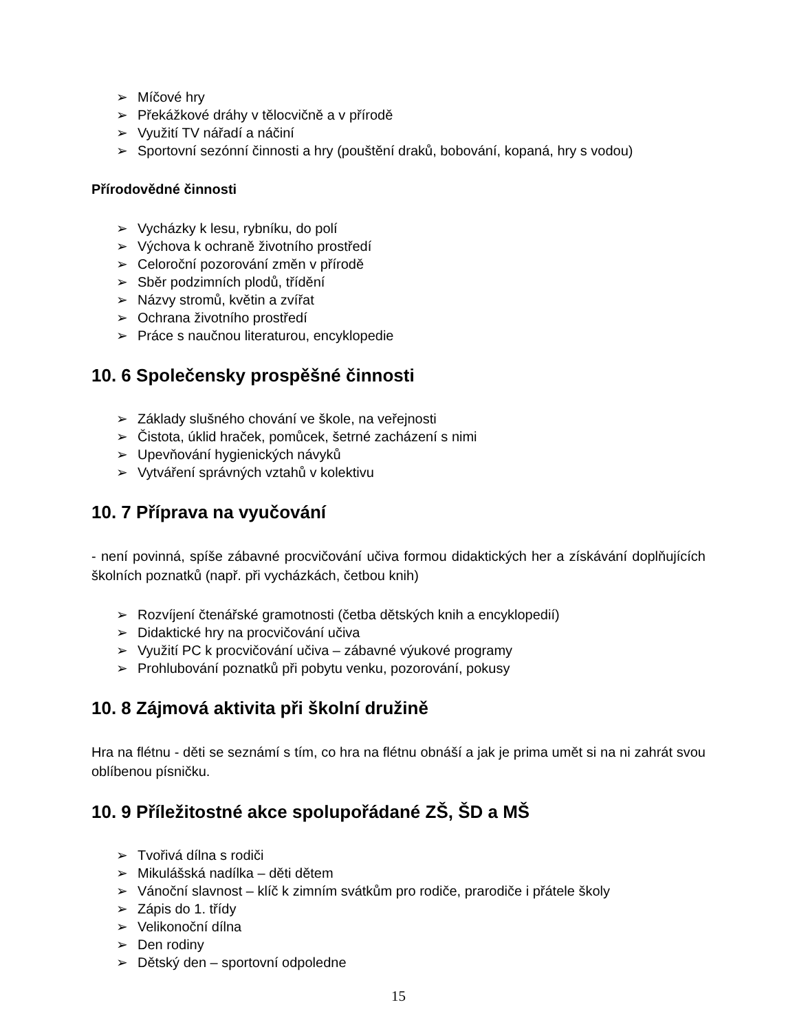➢ Míčové hry
➢ Překážkové dráhy v tělocvičně a v přírodě
➢ Využití TV nářadí a náčiní
➢ Sportovní sezónní činnosti a hry (pouštění draků, bobování, kopaná, hry s vodou)
Přírodovědné činnosti
➢ Vycházky k lesu, rybníku, do polí
➢ Výchova k ochraně životního prostředí
➢ Celoroční pozorování změn v přírodě
➢ Sběr podzimních plodů, třídění
➢ Názvy stromů, květin a zvířat
➢ Ochrana životního prostředí
➢ Práce s naučnou literaturou, encyklopedie
10. 6 Společensky prospěšné činnosti
➢ Základy slušného chování ve škole, na veřejnosti
➢ Čistota, úklid hraček, pomůcek, šetrné zacházení s nimi
➢ Upevňování hygienických návyků
➢ Vytváření správných vztahů v kolektivu
10. 7 Příprava na vyučování
- není povinná, spíše zábavné procvičování učiva formou didaktických her a získávání doplňujících školních poznatků (např. při vycházkách, četbou knih)
➢ Rozvíjení čtenářské gramotnosti (četba dětských knih a encyklopedií)
➢ Didaktické hry na procvičování učiva
➢ Využití PC k procvičování učiva – zábavné výukové programy
➢ Prohlubování poznatků při pobytu venku, pozorování, pokusy
10. 8 Zájmová aktivita při školní družině
Hra na flétnu - děti se seznámí s tím, co hra na flétnu obnáší a jak je prima umět si na ni zahrát svou oblíbenou písničku.
10. 9 Příležitostné akce spolupořádané ZŠ, ŠD a MŠ
➢ Tvořivá dílna s rodiči
➢ Mikulášská nadílka – děti dětem
➢ Vánoční slavnost – klíč k zimním svátkům pro rodiče, prarodiče i přátele školy
➢ Zápis do 1. třídy
➢ Velikonoční dílna
➢ Den rodiny
➢ Dětský den – sportovní odpoledne
15